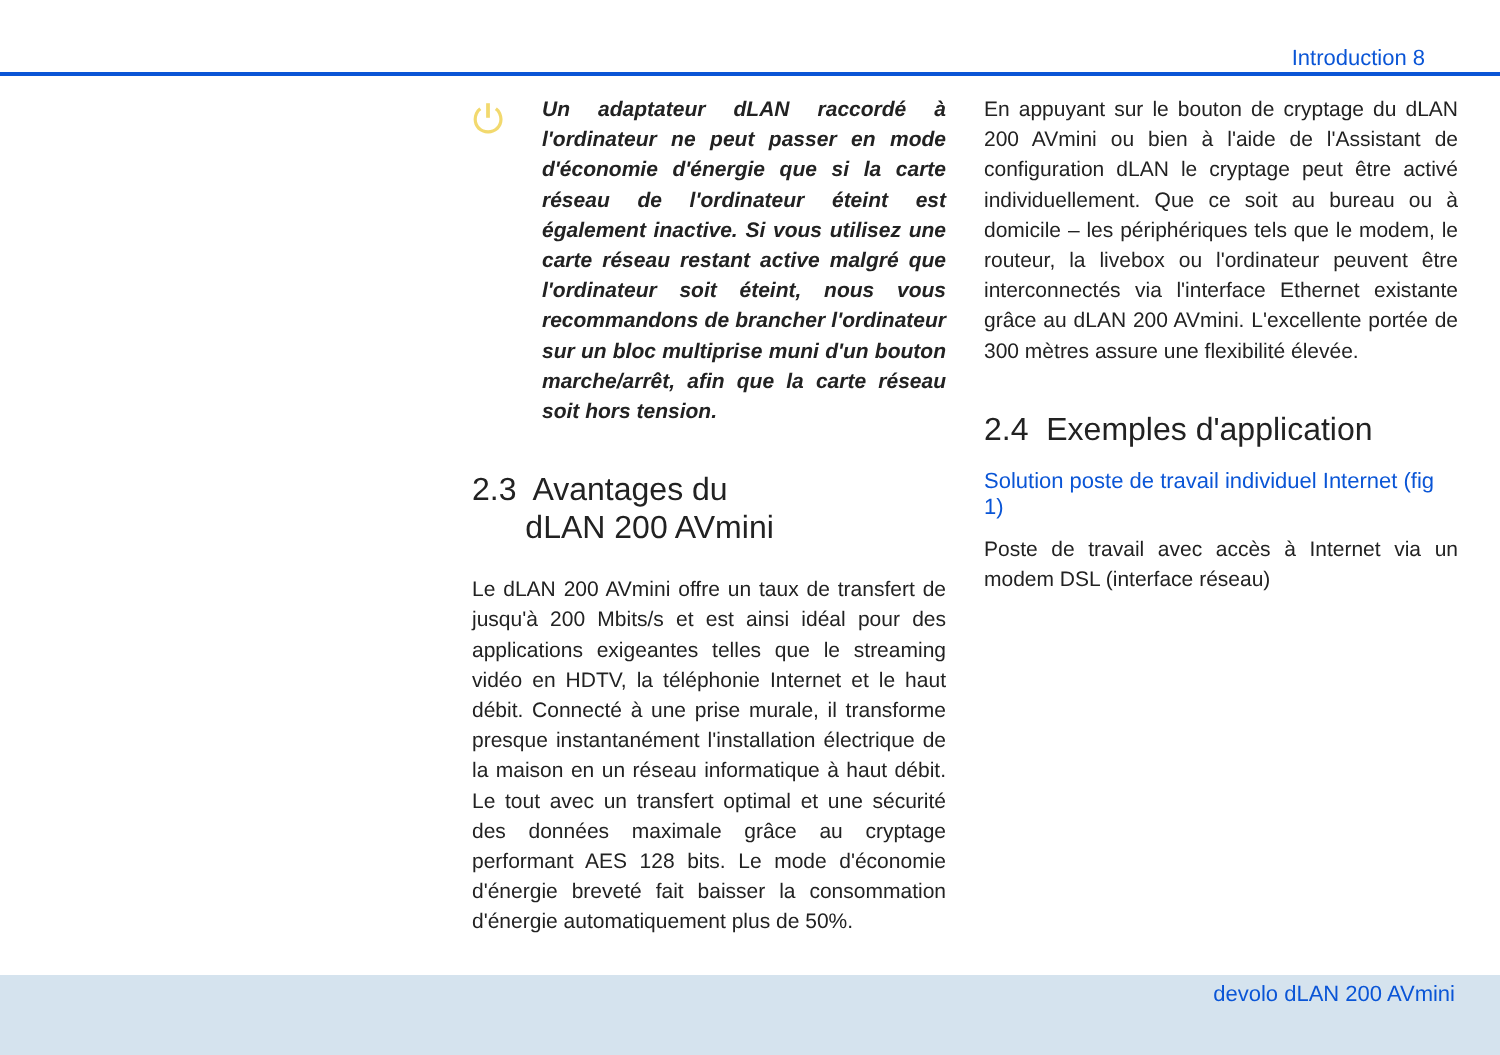Introduction 8
⏻
Un adaptateur dLAN raccordé à l'ordinateur ne peut passer en mode d'économie d'énergie que si la carte réseau de l'ordinateur éteint est également inactive. Si vous utilisez une carte réseau restant active malgré que l'ordinateur soit éteint, nous vous recommandons de brancher l'ordinateur sur un bloc multiprise muni d'un bouton marche/arrêt, afin que la carte réseau soit hors tension.
2.3 Avantages du
dLAN 200 AVmini
Le dLAN 200 AVmini offre un taux de transfert de jusqu'à 200 Mbits/s et est ainsi idéal pour des applications exigeantes telles que le streaming vidéo en HDTV, la téléphonie Internet et le haut débit. Connecté à une prise murale, il transforme presque instantanément l'installation électrique de la maison en un réseau informatique à haut débit. Le tout avec un transfert optimal et une sécurité des données maximale grâce au cryptage performant AES 128 bits. Le mode d'économie d'énergie breveté fait baisser la consommation d'énergie automatiquement plus de 50%.
En appuyant sur le bouton de cryptage du dLAN 200 AVmini ou bien à l'aide de l'Assistant de configuration dLAN le cryptage peut être activé individuellement. Que ce soit au bureau ou à domicile – les périphériques tels que le modem, le routeur, la livebox ou l'ordinateur peuvent être interconnectés via l'interface Ethernet existante grâce au dLAN 200 AVmini. L'excellente portée de 300 mètres assure une flexibilité élevée.
2.4 Exemples d'application
Solution poste de travail individuel Internet (fig 1)
Poste de travail avec accès à Internet via un modem DSL (interface réseau)
devolo dLAN 200 AVmini